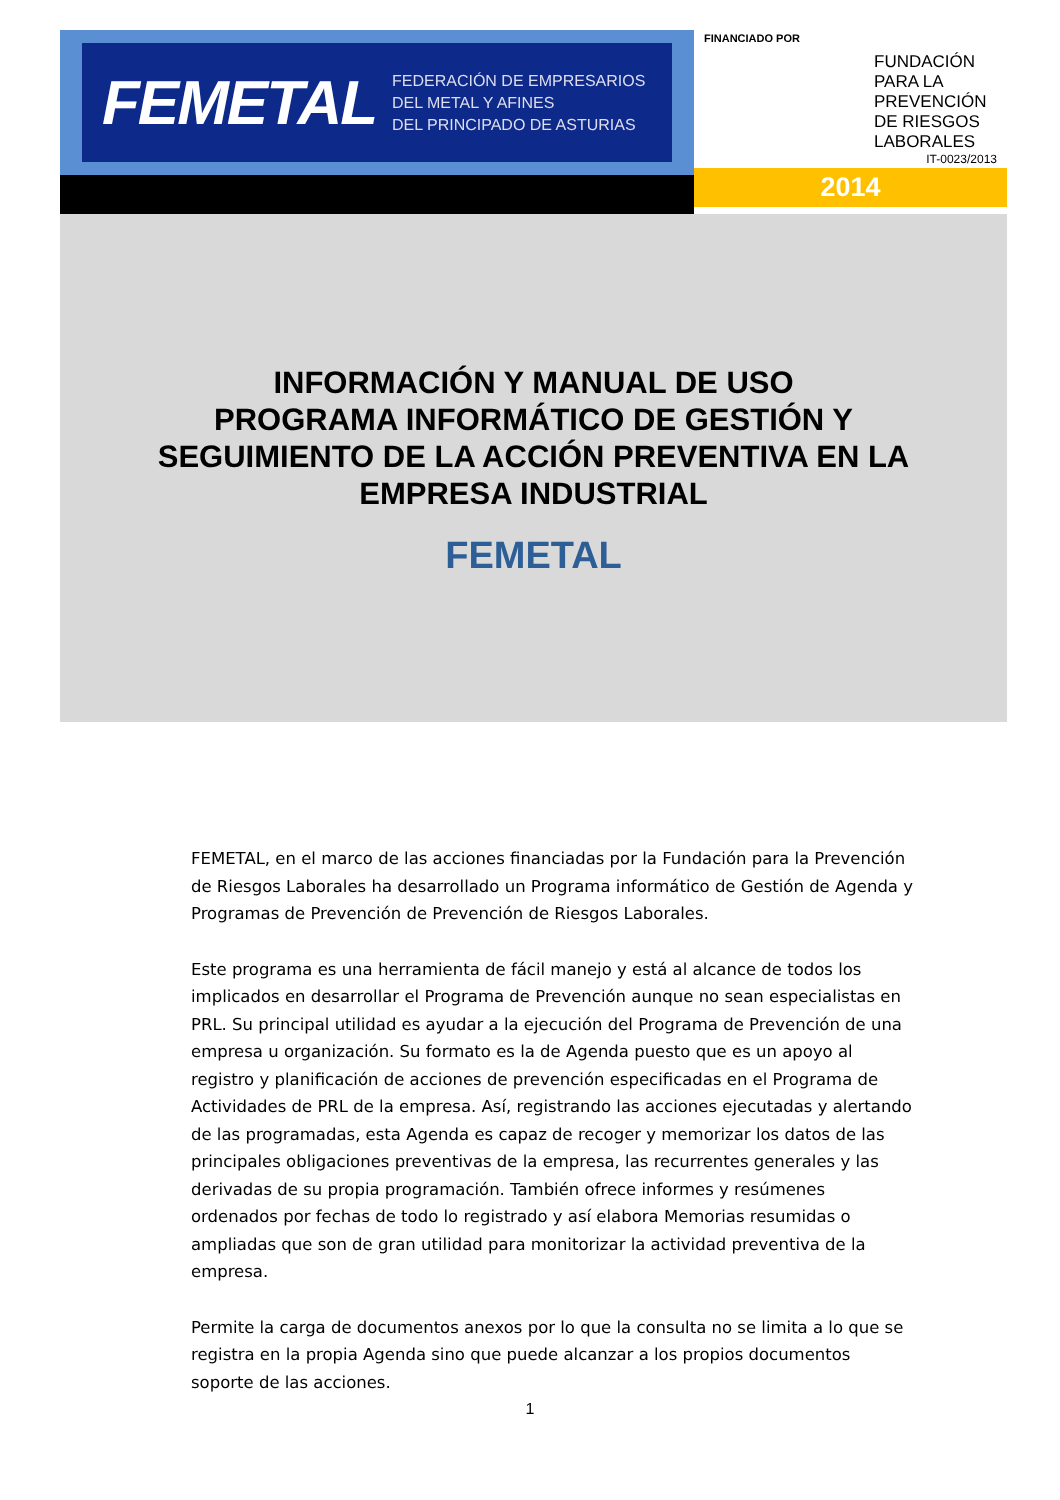FEMETAL
FEDERACIÓN DE EMPRESARIOS
DEL METAL Y AFINES
DEL PRINCIPADO DE ASTURIAS
FINANCIADO POR
FUNDACIÓN
PARA LA
PREVENCIÓN
DE RIESGOS
LABORALES
IT-0023/2013
2014
INFORMACIÓN Y MANUAL DE USO
PROGRAMA INFORMÁTICO DE GESTIÓN Y
SEGUIMIENTO DE LA ACCIÓN PREVENTIVA EN LA
EMPRESA INDUSTRIAL
FEMETAL
FEMETAL, en el marco de las acciones financiadas por la Fundación para la Prevención de Riesgos Laborales ha desarrollado un Programa informático de Gestión de Agenda y Programas de Prevención de Prevención de Riesgos Laborales.
Este programa es una herramienta de fácil manejo y está al alcance de todos los implicados en desarrollar el Programa de Prevención aunque no sean especialistas en PRL. Su principal utilidad es ayudar a la ejecución del Programa de Prevención de una empresa u organización. Su formato es la de Agenda puesto que es un apoyo al registro y planificación de acciones de prevención especificadas en el Programa de Actividades de PRL de la empresa. Así, registrando las acciones ejecutadas y alertando de las programadas, esta Agenda es capaz de recoger y memorizar los datos de las principales obligaciones preventivas de la empresa, las recurrentes generales y las derivadas de su propia programación. También ofrece informes y resúmenes ordenados por fechas de todo lo registrado y así elabora Memorias resumidas o ampliadas que son de gran utilidad para monitorizar la actividad preventiva de la empresa.
Permite la carga de documentos anexos por lo que la consulta no se limita a lo que se registra en la propia Agenda sino que puede alcanzar a los propios documentos soporte de las acciones.
1